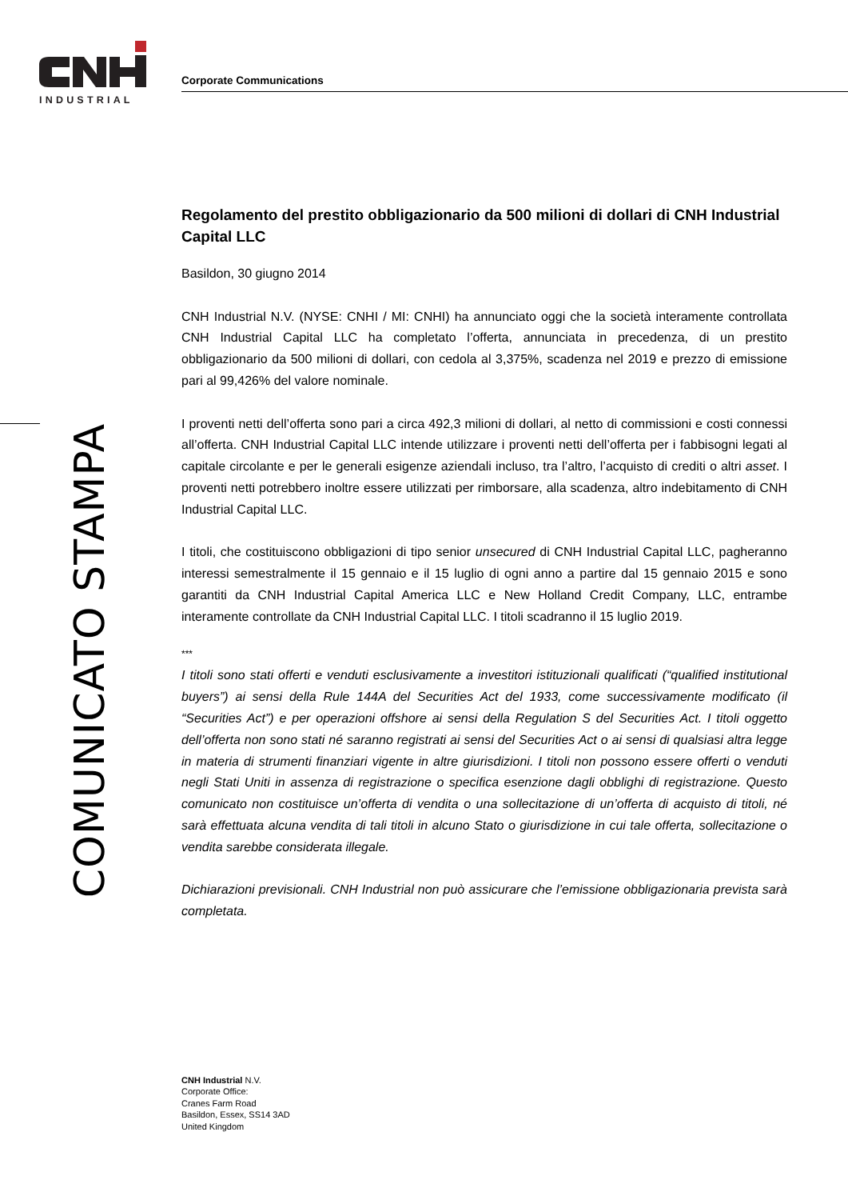INDUSTRIAL
Corporate Communications
COMUNICATO STAMPA
Regolamento del prestito obbligazionario da 500 milioni di dollari di CNH Industrial Capital LLC
Basildon, 30 giugno 2014
CNH Industrial N.V. (NYSE: CNHI / MI: CNHI) ha annunciato oggi che la società interamente controllata CNH Industrial Capital LLC ha completato l’offerta, annunciata in precedenza, di un prestito obbligazionario da 500 milioni di dollari, con cedola al 3,375%, scadenza nel 2019 e prezzo di emissione pari al 99,426% del valore nominale.
I proventi netti dell’offerta sono pari a circa 492,3 milioni di dollari, al netto di commissioni e costi connessi all’offerta. CNH Industrial Capital LLC intende utilizzare i proventi netti dell’offerta per i fabbisogni legati al capitale circolante e per le generali esigenze aziendali incluso, tra l’altro, l’acquisto di crediti o altri asset. I proventi netti potrebbero inoltre essere utilizzati per rimborsare, alla scadenza, altro indebitamento di CNH Industrial Capital LLC.
I titoli, che costituiscono obbligazioni di tipo senior unsecured di CNH Industrial Capital LLC, pagheranno interessi semestralmente il 15 gennaio e il 15 luglio di ogni anno a partire dal 15 gennaio 2015 e sono garantiti da CNH Industrial Capital America LLC e New Holland Credit Company, LLC, entrambe interamente controllate da CNH Industrial Capital LLC. I titoli scadranno il 15 luglio 2019.
***
I titoli sono stati offerti e venduti esclusivamente a investitori istituzionali qualificati (“qualified institutional buyers”) ai sensi della Rule 144A del Securities Act del 1933, come successivamente modificato (il “Securities Act”) e per operazioni offshore ai sensi della Regulation S del Securities Act. I titoli oggetto dell’offerta non sono stati né saranno registrati ai sensi del Securities Act o ai sensi di qualsiasi altra legge in materia di strumenti finanziari vigente in altre giurisdizioni. I titoli non possono essere offerti o venduti negli Stati Uniti in assenza di registrazione o specifica esenzione dagli obblighi di registrazione. Questo comunicato non costituisce un’offerta di vendita o una sollecitazione di un’offerta di acquisto di titoli, né sarà effettuata alcuna vendita di tali titoli in alcuno Stato o giurisdizione in cui tale offerta, sollecitazione o vendita sarebbe considerata illegale.
Dichiarazioni previsionali. CNH Industrial non può assicurare che l’emissione obbligazionaria prevista sarà completata.
CNH Industrial N.V.
Corporate Office:
Cranes Farm Road
Basildon, Essex, SS14 3AD
United Kingdom